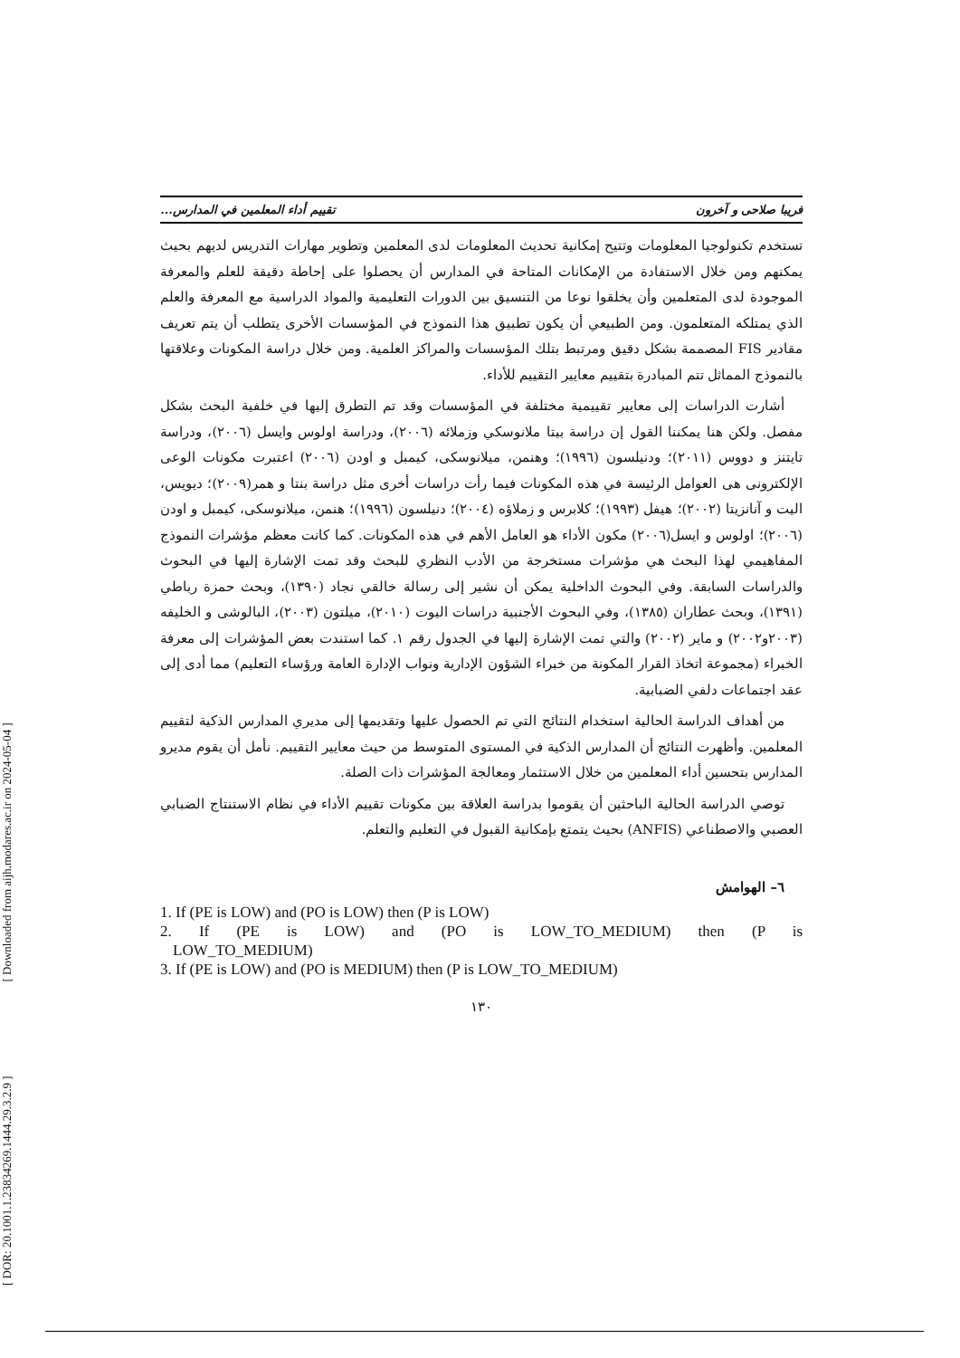[ DOR: 20.1001.1.23834269.1444.29.3.2.9 ] [ Downloaded from aijh.modares.ac.ir on 2024-05-04 ]
فريبا صلاحی و آخرون تقييم أداء المعلمين في المدارس...
تستخدم تكنولوجيا المعلومات وتتيح إمكانية تحديث المعلومات لدى المعلمين وتطوير مهارات التدريس لديهم بحيث يمكنهم ومن خلال الاستفادة من الإمكانات المتاحة في المدارس أن يحصلوا على إحاطة دقيقة للعلم والمعرفة الموجودة لدى المتعلمين وأن يخلقوا نوعا من التنسيق بين الدورات التعليمية والمواد الدراسية مع المعرفة والعلم الذي يمتلكه المتعلمون. ومن الطبيعي أن يكون تطبيق هذا النموذج في المؤسسات الأخرى يتطلب أن يتم تعريف مقادير FIS المصممة بشكل دقيق ومرتبط بتلك المؤسسات والمراكز العلمية. ومن خلال دراسة المكونات وعلاقتها بالنموذج المماثل تتم المبادرة بتقييم معايير التقييم للأداء.
أشارت الدراسات إلى معايير تقييمية مختلفة في المؤسسات وقد تم التطرق إليها في خلفية البحث بشكل مفصل. ولكن هنا يمكننا القول إن دراسة بيتا ملانوسكي وزملائه (٢٠٠٦)، ودراسة اولوس وايسل (٢٠٠٦)، ودراسة تايتنز و دووس (٢٠١١)؛ ودنيلسون (١٩٩٦)؛ وهنمن، ميلانوسكى، كيمبل و اودن (٢٠٠٦) اعتبرت مكونات الوعى الإلكترونى هى العوامل الرئيسة في هذه المكونات فيما رأت دراسات أخرى مثل دراسة بنتا و همر(٢٠٠٩)؛ ديويس، اليت و آنانزيتا (٢٠٠٢)؛ هيفل (١٩٩٣)؛ كلابرس و زملاؤه (٢٠٠٤)؛ دنيلسون (١٩٩٦)؛ هنمن، ميلانوسكى، كيمبل و اودن (٢٠٠٦)؛ اولوس و ايسل(٢٠٠٦) مكون الأداء هو العامل الأهم في هذه المكونات. كما كانت معظم مؤشرات النموذج المفاهيمي لهذا البحث هي مؤشرات مستخرجة من الأدب النظري للبحث وقد تمت الإشارة إليها في البحوث والدراسات السابقة. وفي البحوث الداخلية يمكن أن نشير إلى رسالة خالقي نجاد (١٣٩٠)، وبحث حمزة رباطي (١٣٩١)، وبحث عطاران (١٣٨٥)، وفي البحوث الأجنبية دراسات اليوت (٢٠١٠)، ميلتون (٢٠٠٣)، البالوشى و الخليفه (٢٠٠٣و٢٠٠٢) و ماير (٢٠٠٢) والتي تمت الإشارة إليها في الجدول رقم ١. كما استندت بعض المؤشرات إلى معرفة الخبراء (مجموعة اتخاذ القرار المكونة من خبراء الشؤون الإدارية ونواب الإدارة العامة ورؤساء التعليم) مما أدى إلى عقد اجتماعات دلفي الضبابية.
من أهداف الدراسة الحالية استخدام النتائج التي تم الحصول عليها وتقديمها إلى مديري المدارس الذكية لتقييم المعلمين. وأظهرت النتائج أن المدارس الذكية في المستوى المتوسط من حيث معايير التقييم. نأمل أن يقوم مديرو المدارس بتحسين أداء المعلمين من خلال الاستثمار ومعالجة المؤشرات ذات الصلة.
توصي الدراسة الحالية الباحثين أن يقوموا بدراسة العلاقة بين مكونات تقييم الأداء في نظام الاستنتاج الضبابي العصبي والاصطناعي (ANFIS) بحيث يتمتع بإمكانية القبول في التعليم والتعلم.
٦– الهوامش
1. If (PE is LOW) and (PO is LOW) then (P is LOW)
2. If (PE is LOW) and (PO is LOW_TO_MEDIUM) then (P is
LOW_TO_MEDIUM)
3. If (PE is LOW) and (PO is MEDIUM) then (P is LOW_TO_MEDIUM)
١٣٠